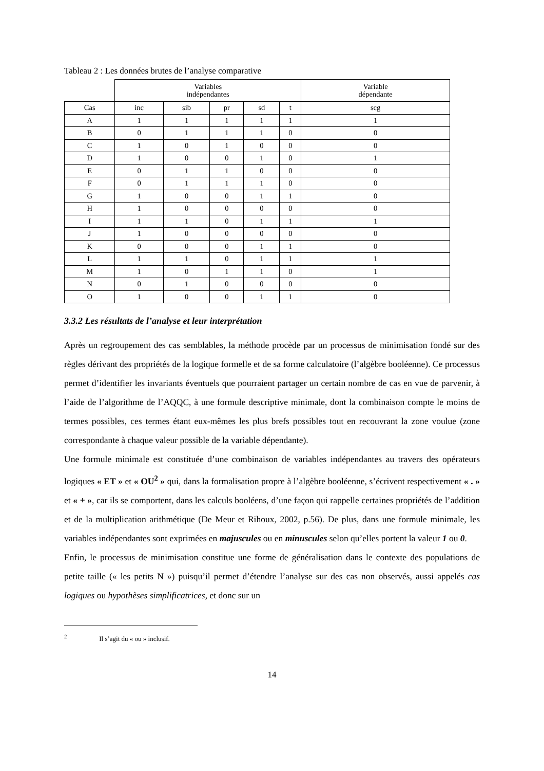Tableau 2 : Les données brutes de l’analyse comparative
| | Variables indépendantes | | | | | Variable dépendante |
| Cas | inc | sib | pr | sd | t | scg |
| A | 1 | 1 | 1 | 1 | 1 | 1 |
| B | 0 | 1 | 1 | 1 | 0 | 0 |
| C | 1 | 0 | 1 | 0 | 0 | 0 |
| D | 1 | 0 | 0 | 1 | 0 | 1 |
| E | 0 | 1 | 1 | 0 | 0 | 0 |
| F | 0 | 1 | 1 | 1 | 0 | 0 |
| G | 1 | 0 | 0 | 1 | 1 | 0 |
| H | 1 | 0 | 0 | 0 | 0 | 0 |
| I | 1 | 1 | 0 | 1 | 1 | 1 |
| J | 1 | 0 | 0 | 0 | 0 | 0 |
| K | 0 | 0 | 0 | 1 | 1 | 0 |
| L | 1 | 1 | 0 | 1 | 1 | 1 |
| M | 1 | 0 | 1 | 1 | 0 | 1 |
| N | 0 | 1 | 0 | 0 | 0 | 0 |
| O | 1 | 0 | 0 | 1 | 1 | 0 |
3.3.2 Les résultats de l’analyse et leur interprétation
Après un regroupement des cas semblables, la méthode procède par un processus de minimisation fondé sur des règles dérivant des propriétés de la logique formelle et de sa forme calculatoire (l’algèbre booléenne). Ce processus permet d’identifier les invariants éventuels que pourraient partager un certain nombre de cas en vue de parvenir, à l’aide de l’algorithme de l’AQQC, à une formule descriptive minimale, dont la combinaison compte le moins de termes possibles, ces termes étant eux-mêmes les plus brefs possibles tout en recouvrant la zone voulue (zone correspondante à chaque valeur possible de la variable dépendante).
Une formule minimale est constituée d’une combinaison de variables indépendantes au travers des opérateurs logiques « ET » et « OU<sup>2</sup> » qui, dans la formalisation propre à l’algèbre booléenne, s’écrivent respectivement « . » et « + », car ils se comportent, dans les calculs booléens, d’une façon qui rappelle certaines propriétés de l’addition et de la multiplication arithmétique (De Meur et Rihoux, 2002, p.56). De plus, dans une formule minimale, les variables indépendantes sont exprimées en majuscules ou en minuscules selon qu’elles portent la valeur 1 ou 0.
Enfin, le processus de minimisation constitue une forme de généralisation dans le contexte des populations de petite taille (« les petits N ») puisqu’il permet d’étendre l’analyse sur des cas non observés, aussi appelés cas logiques ou hypothèses simplificatrices, et donc sur un
<sup>2</sup> Il s’agit du « ou » inclusif.
14